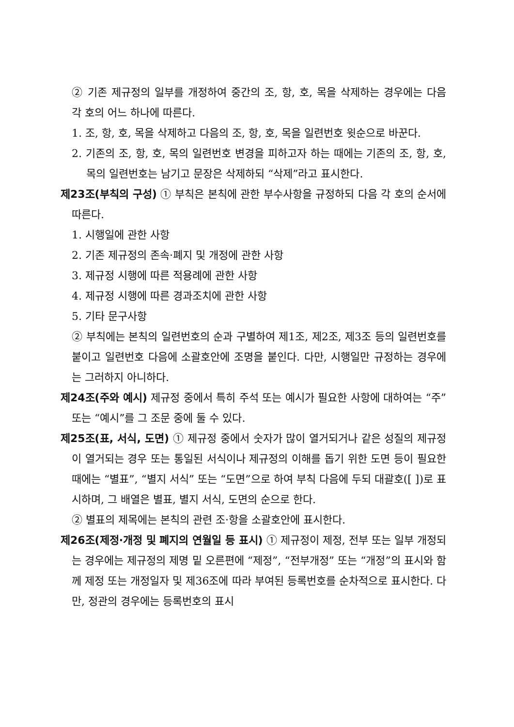② 기존 제규정의 일부를 개정하여 중간의 조, 항, 호, 목을 삭제하는 경우에는 다음 각 호의 어느 하나에 따른다.
1. 조, 항, 호, 목을 삭제하고 다음의 조, 항, 호, 목을 일련번호 윗순으로 바꾼다.
2. 기존의 조, 항, 호, 목의 일련번호 변경을 피하고자 하는 때에는 기존의 조, 항, 호, 목의 일련번호는 남기고 문장은 삭제하되 “삭제”라고 표시한다.
제23조(부칙의 구성) ① 부칙은 본칙에 관한 부수사항을 규정하되 다음 각 호의 순서에 따른다.
1. 시행일에 관한 사항
2. 기존 제규정의 존속·폐지 및 개정에 관한 사항
3. 제규정 시행에 따른 적용례에 관한 사항
4. 제규정 시행에 따른 경과조치에 관한 사항
5. 기타 문구사항
② 부칙에는 본칙의 일련번호의 순과 구별하여 제1조, 제2조, 제3조 등의 일련번호를 붙이고 일련번호 다음에 소괄호안에 조명을 붙인다. 다만, 시행일만 규정하는 경우에는 그러하지 아니하다.
제24조(주와 예시) 제규정 중에서 특히 주석 또는 예시가 필요한 사항에 대하여는 “주” 또는 “예시”를 그 조문 중에 둘 수 있다.
제25조(표, 서식, 도면) ① 제규정 중에서 숫자가 많이 열거되거나 같은 성질의 제규정이 열거되는 경우 또는 통일된 서식이나 제규정의 이해를 돕기 위한 도면 등이 필요한 때에는 “별표”, “별지 서식” 또는 “도면”으로 하여 부칙 다음에 두되 대괄호([ ])로 표시하며, 그 배열은 별표, 별지 서식, 도면의 순으로 한다.
② 별표의 제목에는 본칙의 관련 조·항을 소괄호안에 표시한다.
제26조(제정·개정 및 폐지의 연월일 등 표시) ① 제규정이 제정, 전부 또는 일부 개정되는 경우에는 제규정의 제명 밑 오른편에 “제정”, “전부개정” 또는 “개정”의 표시와 함께 제정 또는 개정일자 및 제36조에 따라 부여된 등록번호를 순차적으로 표시한다. 다만, 정관의 경우에는 등록번호의 표시